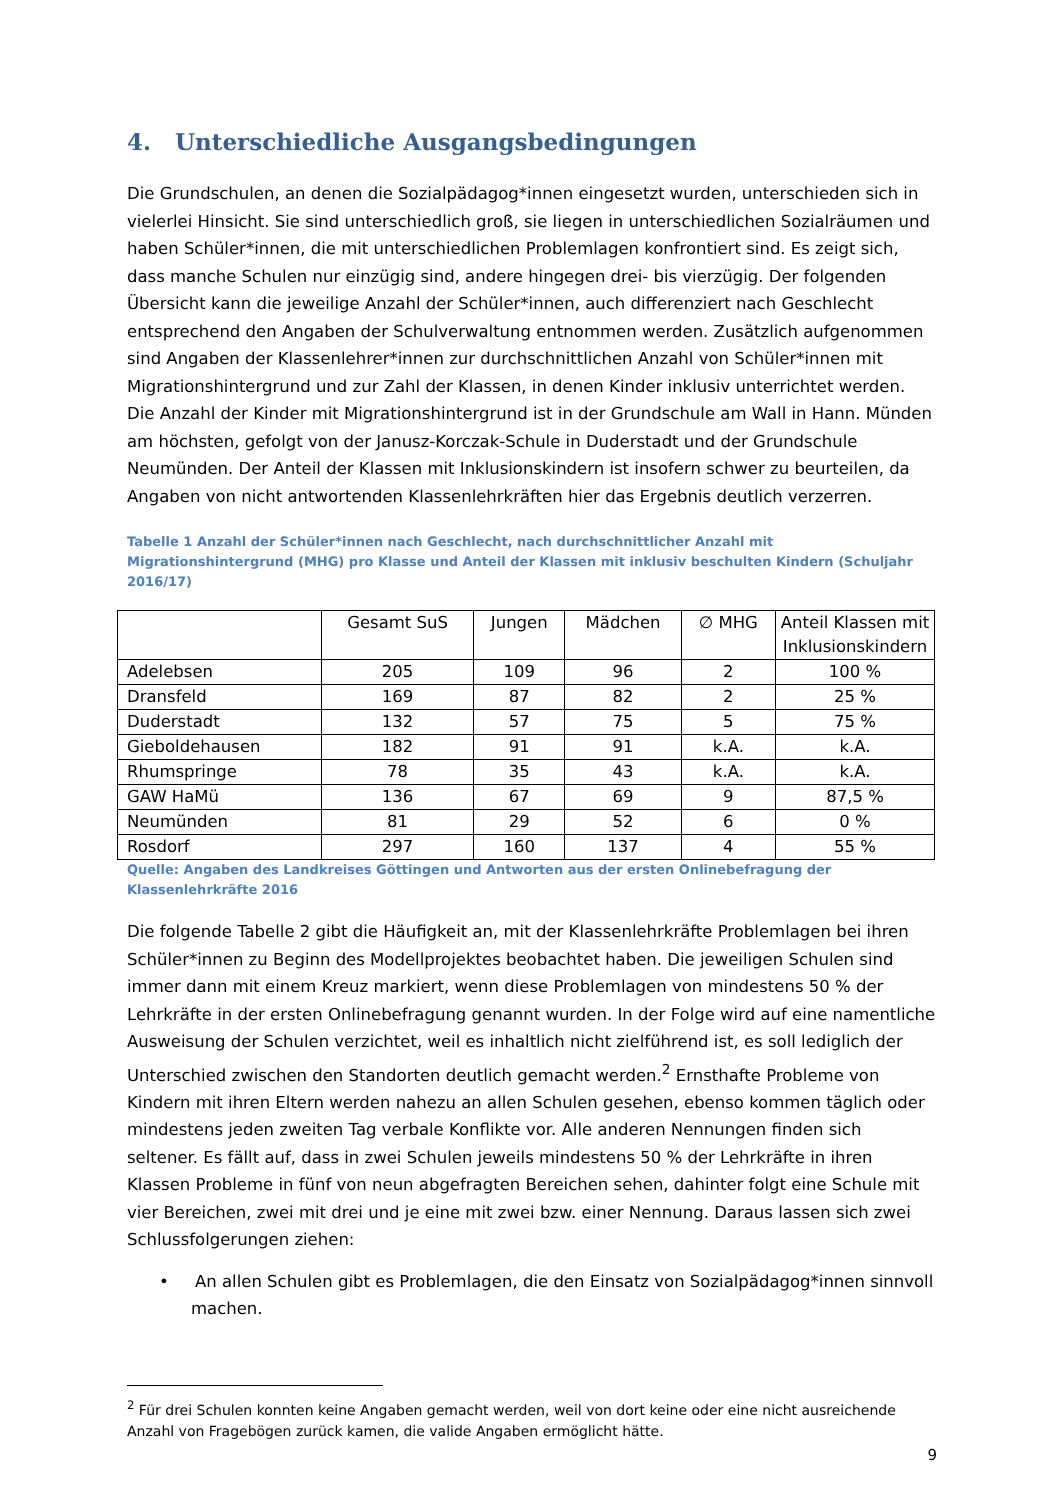4. Unterschiedliche Ausgangsbedingungen
Die Grundschulen, an denen die Sozialpädagog*innen eingesetzt wurden, unterschieden sich in vielerlei Hinsicht. Sie sind unterschiedlich groß, sie liegen in unterschiedlichen Sozialräumen und haben Schüler*innen, die mit unterschiedlichen Problemlagen konfrontiert sind. Es zeigt sich, dass manche Schulen nur einzügig sind, andere hingegen drei- bis vierzügig. Der folgenden Übersicht kann die jeweilige Anzahl der Schüler*innen, auch differenziert nach Geschlecht entsprechend den Angaben der Schulverwaltung entnommen werden. Zusätzlich aufgenommen sind Angaben der Klassenlehrer*innen zur durchschnittlichen Anzahl von Schüler*innen mit Migrationshintergrund und zur Zahl der Klassen, in denen Kinder inklusiv unterrichtet werden. Die Anzahl der Kinder mit Migrationshintergrund ist in der Grundschule am Wall in Hann. Münden am höchsten, gefolgt von der Janusz-Korczak-Schule in Duderstadt und der Grundschule Neumünden. Der Anteil der Klassen mit Inklusionskindern ist insofern schwer zu beurteilen, da Angaben von nicht antwortenden Klassenlehrkräften hier das Ergebnis deutlich verzerren.
Tabelle 1 Anzahl der Schüler*innen nach Geschlecht, nach durchschnittlicher Anzahl mit Migrationshintergrund (MHG) pro Klasse und Anteil der Klassen mit inklusiv beschulten Kindern (Schuljahr 2016/17)
| | Gesamt SuS | Jungen | Mädchen | ∅ MHG | Anteil Klassen mit Inklusionskindern |
| --- | --- | --- | --- | --- | --- |
| Adelebsen | 205 | 109 | 96 | 2 | 100 % |
| Dransfeld | 169 | 87 | 82 | 2 | 25 % |
| Duderstadt | 132 | 57 | 75 | 5 | 75 % |
| Gieboldehausen | 182 | 91 | 91 | k.A. | k.A. |
| Rhumspringe | 78 | 35 | 43 | k.A. | k.A. |
| GAW HaMü | 136 | 67 | 69 | 9 | 87,5 % |
| Neumünden | 81 | 29 | 52 | 6 | 0 % |
| Rosdorf | 297 | 160 | 137 | 4 | 55 % |
Quelle: Angaben des Landkreises Göttingen und Antworten aus der ersten Onlinebefragung der Klassenlehrkräfte 2016
Die folgende Tabelle 2 gibt die Häufigkeit an, mit der Klassenlehrkräfte Problemlagen bei ihren Schüler*innen zu Beginn des Modellprojektes beobachtet haben. Die jeweiligen Schulen sind immer dann mit einem Kreuz markiert, wenn diese Problemlagen von mindestens 50 % der Lehrkräfte in der ersten Onlinebefragung genannt wurden. In der Folge wird auf eine namentliche Ausweisung der Schulen verzichtet, weil es inhaltlich nicht zielführend ist, es soll lediglich der Unterschied zwischen den Standorten deutlich gemacht werden.<sup>2</sup> Ernsthafte Probleme von Kindern mit ihren Eltern werden nahezu an allen Schulen gesehen, ebenso kommen täglich oder mindestens jeden zweiten Tag verbale Konflikte vor. Alle anderen Nennungen finden sich seltener. Es fällt auf, dass in zwei Schulen jeweils mindestens 50 % der Lehrkräfte in ihren Klassen Probleme in fünf von neun abgefragten Bereichen sehen, dahinter folgt eine Schule mit vier Bereichen, zwei mit drei und je eine mit zwei bzw. einer Nennung. Daraus lassen sich zwei Schlussfolgerungen ziehen:
• An allen Schulen gibt es Problemlagen, die den Einsatz von Sozialpädagog*innen sinnvoll machen.
<sup>2</sup> Für drei Schulen konnten keine Angaben gemacht werden, weil von dort keine oder eine nicht ausreichende Anzahl von Fragebögen zurück kamen, die valide Angaben ermöglicht hätte.
9